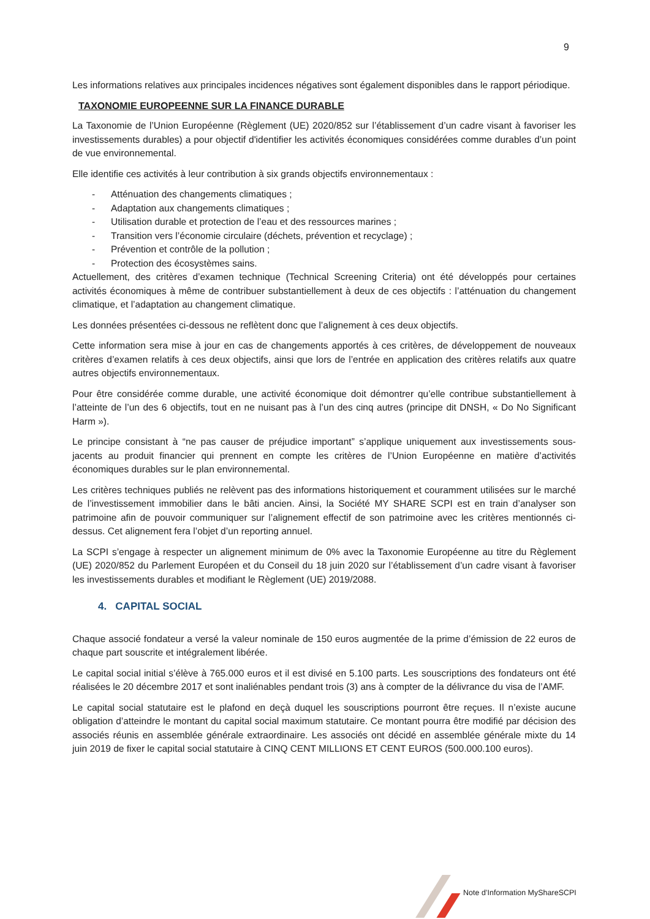9
Les informations relatives aux principales incidences négatives sont également disponibles dans le rapport périodique.
TAXONOMIE EUROPEENNE SUR LA FINANCE DURABLE
La Taxonomie de l’Union Européenne (Règlement (UE) 2020/852 sur l’établissement d’un cadre visant à favoriser les investissements durables) a pour objectif d'identifier les activités économiques considérées comme durables d’un point de vue environnemental.
Elle identifie ces activités à leur contribution à six grands objectifs environnementaux :
- Atténuation des changements climatiques ;
- Adaptation aux changements climatiques ;
- Utilisation durable et protection de l’eau et des ressources marines ;
- Transition vers l’économie circulaire (déchets, prévention et recyclage) ;
- Prévention et contrôle de la pollution ;
- Protection des écosystèmes sains.
Actuellement, des critères d’examen technique (Technical Screening Criteria) ont été développés pour certaines activités économiques à même de contribuer substantiellement à deux de ces objectifs : l’atténuation du changement climatique, et l’adaptation au changement climatique.
Les données présentées ci-dessous ne reflètent donc que l’alignement à ces deux objectifs.
Cette information sera mise à jour en cas de changements apportés à ces critères, de développement de nouveaux critères d’examen relatifs à ces deux objectifs, ainsi que lors de l’entrée en application des critères relatifs aux quatre autres objectifs environnementaux.
Pour être considérée comme durable, une activité économique doit démontrer qu’elle contribue substantiellement à l’atteinte de l’un des 6 objectifs, tout en ne nuisant pas à l’un des cinq autres (principe dit DNSH, « Do No Significant Harm »).
Le principe consistant à “ne pas causer de préjudice important” s’applique uniquement aux investissements sous-jacents au produit financier qui prennent en compte les critères de l’Union Européenne en matière d’activités économiques durables sur le plan environnemental.
Les critères techniques publiés ne relèvent pas des informations historiquement et couramment utilisées sur le marché de l’investissement immobilier dans le bâti ancien. Ainsi, la Société MY SHARE SCPI est en train d’analyser son patrimoine afin de pouvoir communiquer sur l’alignement effectif de son patrimoine avec les critères mentionnés ci-dessus. Cet alignement fera l’objet d’un reporting annuel.
La SCPI s’engage à respecter un alignement minimum de 0% avec la Taxonomie Européenne au titre du Règlement (UE) 2020/852 du Parlement Européen et du Conseil du 18 juin 2020 sur l’établissement d’un cadre visant à favoriser les investissements durables et modifiant le Règlement (UE) 2019/2088.
4. CAPITAL SOCIAL
Chaque associé fondateur a versé la valeur nominale de 150 euros augmentée de la prime d’émission de 22 euros de chaque part souscrite et intégralement libérée.
Le capital social initial s’élève à 765.000 euros et il est divisé en 5.100 parts. Les souscriptions des fondateurs ont été réalisées le 20 décembre 2017 et sont inaliénables pendant trois (3) ans à compter de la délivrance du visa de l’AMF.
Le capital social statutaire est le plafond en deçà duquel les souscriptions pourront être reçues. Il n’existe aucune obligation d’atteindre le montant du capital social maximum statutaire. Ce montant pourra être modifié par décision des associés réunis en assemblée générale extraordinaire. Les associés ont décidé en assemblée générale mixte du 14 juin 2019 de fixer le capital social statutaire à CINQ CENT MILLIONS ET CENT EUROS (500.000.100 euros).
Note d’Information MyShareSCPI